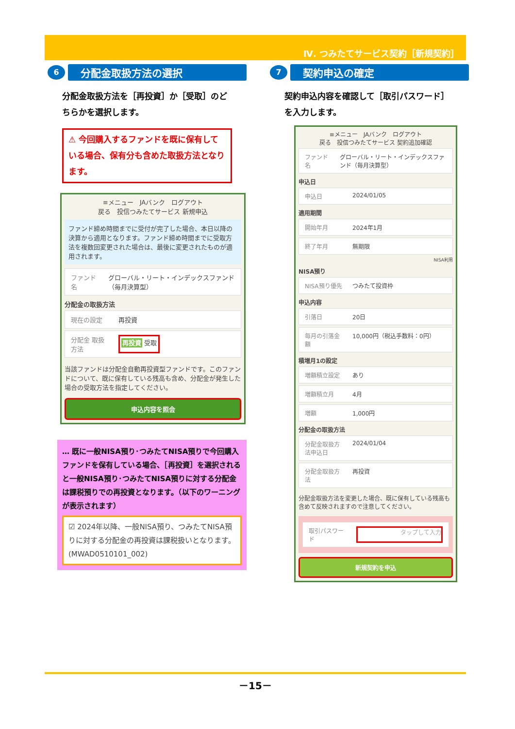Ⅳ. つみたてサービス契約［新規契約］
6
分配金取扱方法の選択
分配金取扱方法を［再投資］か［受取］のどちらかを選択します。
⚠ 今回購入するファンドを既に保有している場合、保有分も含めた取扱方法となります。
≡メニュー　JAバンク　ログアウト
戻る　投信つみたてサービス 新規申込
ファンド締め時間までに受付が完了した場合、本日以降の決算から適用となります。ファンド締め時間までに受取方法を複数回変更された場合は、最後に変更されたものが適用されます。
ファンド名 グローバル・リート・インデックスファンド（毎月決算型）
分配金の取扱方法
現在の設定 再投資
分配金 取扱方法 再投資 受取
当該ファンドは分配金自動再投資型ファンドです。このファンドについて、既に保有している残高も含め、分配金が発生した場合の受取方法を指定してください。
申込内容を照会
… 既に一般NISA預り･つみたてNISA預りで今回購入ファンドを保有している場合、［再投資］を選択されると一般NISA預り･つみたてNISA預りに対する分配金は課税預りでの再投資となります。（以下のワーニングが表示されます）
☑ 2024年以降、一般NISA預り、つみたてNISA預りに対する分配金の再投資は課税扱いとなります。(MWAD0510101_002)
7
契約申込の確定
契約申込内容を確認して［取引パスワード］を入力します。
≡メニュー　JAバンク　ログアウト
戻る　投信つみたてサービス 契約追加確認
ファンド名 グローバル・リート・インデックスファンド（毎月決算型）
申込日
申込日 2024/01/05
適用期間
開始年月 2024年1月
終了年月 無期限
NISA利用
NISA預り
NISA預り優先 つみたて投資枠
申込内容
引落日 20日
毎月の引落金額 10,000円（税込手数料：0円）
積増月1の設定
増額積立設定 あり
増額積立月 4月
増額 1,000円
分配金の取扱方法
分配金取扱方法申込日 2024/01/04
分配金取扱方法 再投資
分配金取扱方法を変更した場合、既に保有している残高も含めて反映されますので注意してください。
取引パスワード タップして入力
新規契約を申込
－15－